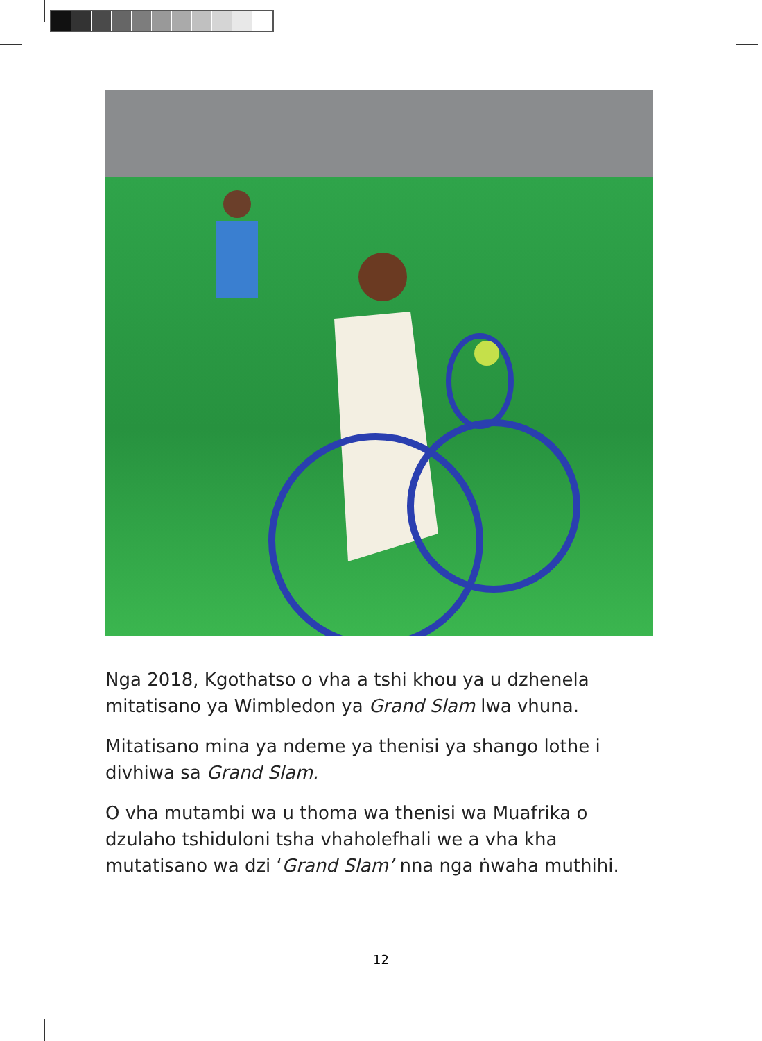Nga 2018, Kgothatso o vha a tshi khou ya u dzhenela mitatisano ya Wimbledon ya Grand Slam lwa vhuna.
Mitatisano mina ya ndeme ya thenisi ya shango lothe i divhiwa sa Grand Slam.
O vha mutambi wa u thoma wa thenisi wa Muafrika o dzulaho tshiduloni tsha vhaholefhali we a vha kha mutatisano wa dzi ‘Grand Slam’ nna nga ṅwaha muthihi.
12